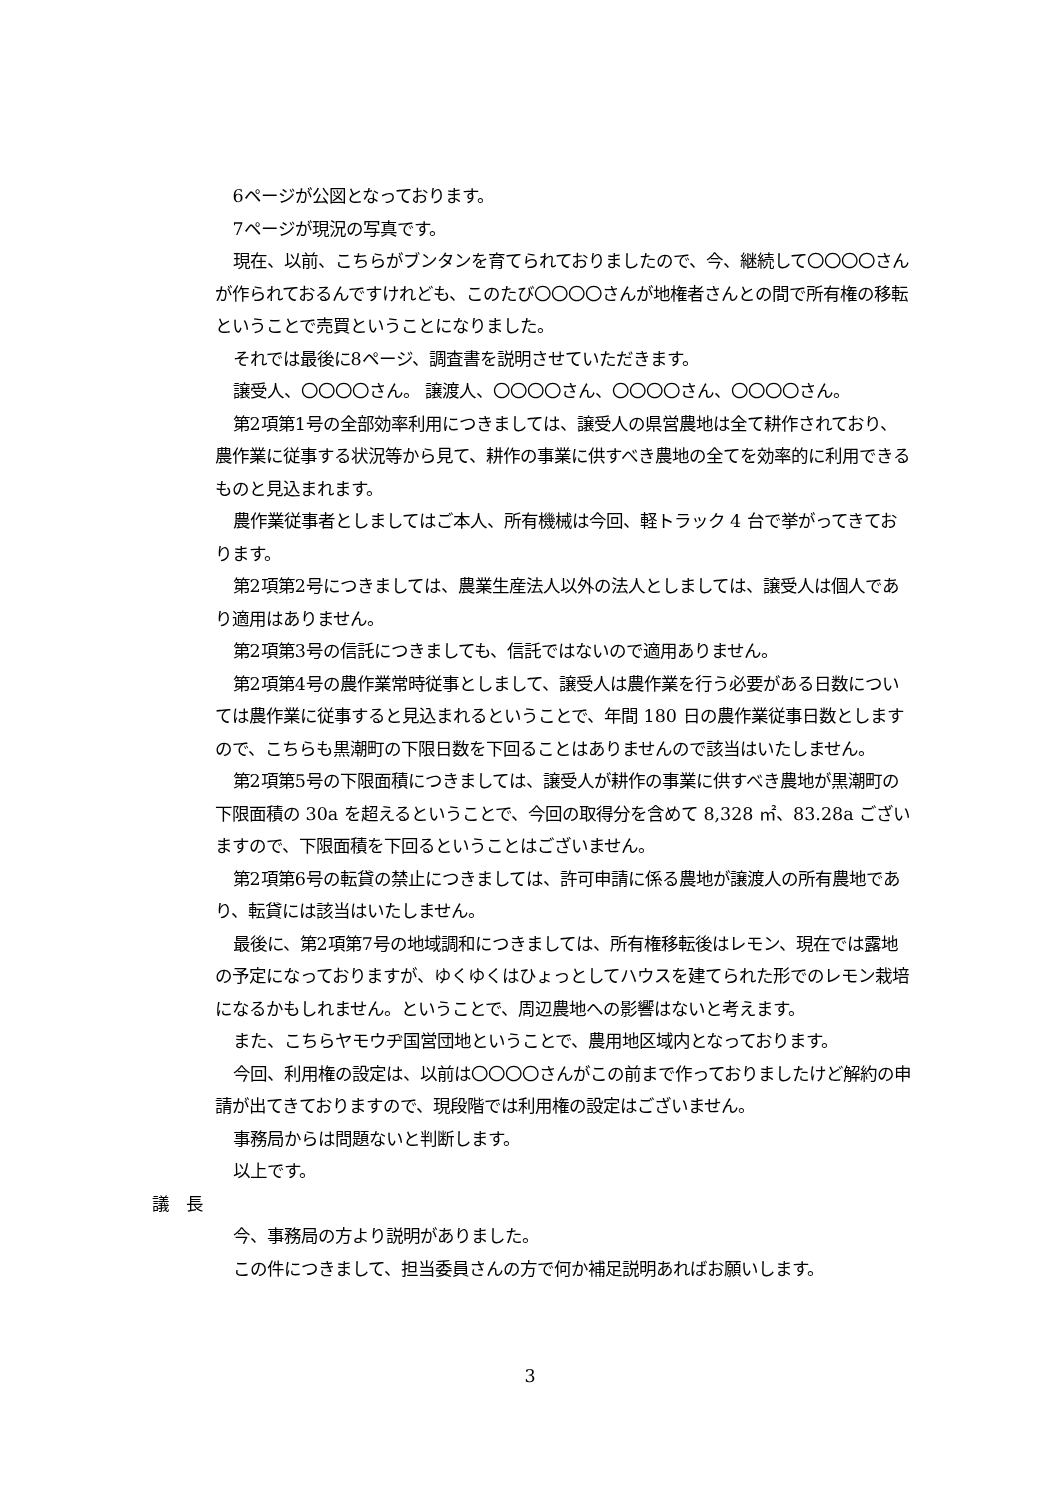6ページが公図となっております。
7ページが現況の写真です。
現在、以前、こちらがブンタンを育てられておりましたので、今、継続して〇〇〇〇さんが作られておるんですけれども、このたび〇〇〇〇さんが地権者さんとの間で所有権の移転ということで売買ということになりました。
それでは最後に8ページ、調査書を説明させていただきます。
譲受人、〇〇〇〇さん。 譲渡人、〇〇〇〇さん、〇〇〇〇さん、〇〇〇〇さん。
第2項第1号の全部効率利用につきましては、譲受人の県営農地は全て耕作されており、農作業に従事する状況等から見て、耕作の事業に供すべき農地の全てを効率的に利用できるものと見込まれます。
農作業従事者としましてはご本人、所有機械は今回、軽トラック 4 台で挙がってきております。
第2項第2号につきましては、農業生産法人以外の法人としましては、譲受人は個人であり適用はありません。
第2項第3号の信託につきましても、信託ではないので適用ありません。
第2項第4号の農作業常時従事としまして、譲受人は農作業を行う必要がある日数については農作業に従事すると見込まれるということで、年間 180 日の農作業従事日数としますので、こちらも黒潮町の下限日数を下回ることはありませんので該当はいたしません。
第2項第5号の下限面積につきましては、譲受人が耕作の事業に供すべき農地が黒潮町の下限面積の 30a を超えるということで、今回の取得分を含めて 8,328 ㎡、83.28a ございますので、下限面積を下回るということはございません。
第2項第6号の転貸の禁止につきましては、許可申請に係る農地が譲渡人の所有農地であり、転貸には該当はいたしません。
最後に、第2項第7号の地域調和につきましては、所有権移転後はレモン、現在では露地の予定になっておりますが、ゆくゆくはひょっとしてハウスを建てられた形でのレモン栽培になるかもしれません。ということで、周辺農地への影響はないと考えます。
また、こちらヤモウヂ国営団地ということで、農用地区域内となっております。
今回、利用権の設定は、以前は〇〇〇〇さんがこの前まで作っておりましたけど解約の申請が出てきておりますので、現段階では利用権の設定はございません。
事務局からは問題ないと判断します。
以上です。
議　長
今、事務局の方より説明がありました。
この件につきまして、担当委員さんの方で何か補足説明あればお願いします。
3